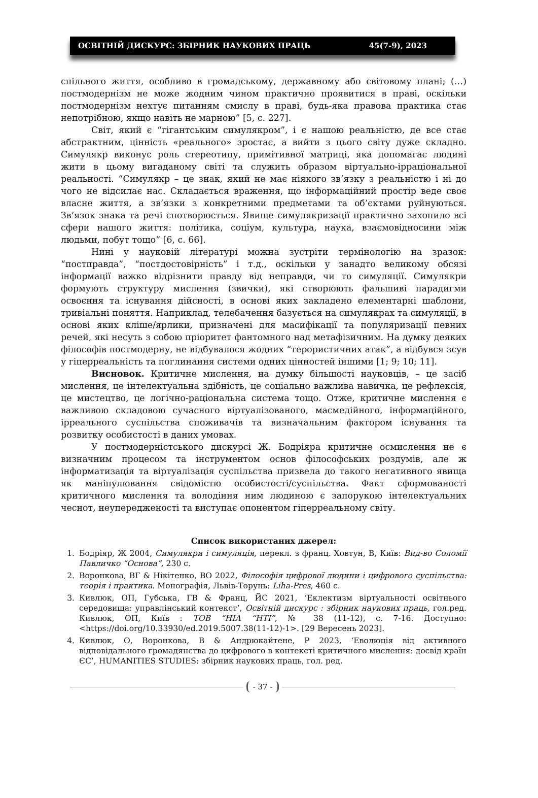ОСВІТНІЙ ДИСКУРС: ЗБІРНИК НАУКОВИХ ПРАЦЬ 45(7-9), 2023
спільного життя, особливо в громадському, державному або світовому плані; (…) постмодернізм не може жодним чином практично проявитися в праві, оскільки постмодернізм нехтує питанням смислу в праві, будь-яка правова практика стає непотрібною, якщо навіть не марною” [5, с. 227].
Світ, який є “гігантським симулякром”, і є нашою реальністю, де все стає абстрактним, цінність «реального» зростає, а вийти з цього світу дуже складно. Симулякр виконує роль стереотипу, примітивної матриці, яка допомагає людині жити в цьому вигаданому світі та служить образом віртуально-ірраціональної реальності. “Симулякр – це знак, який не має ніякого зв’язку з реальністю і ні до чого не відсилає нас. Складається враження, що інформаційний простір веде своє власне життя, а зв’язки з конкретними предметами та об’єктами руйнуються. Зв’язок знака та речі спотворюється. Явище симулякризації практично захопило всі сфери нашого життя: політика, соціум, культура, наука, взаємовідносини між людьми, побут тощо” [6, с. 66].
Нині у науковій літературі можна зустріти термінологію на зразок: “постправда”, “постдостовірність” і т.д., оскільки у занадто великому обсязі інформації важко відрізнити правду від неправди, чи то симуляції. Симулякри формують структуру мислення (звички), які створюють фальшиві парадигми освоєння та існування дійсності, в основі яких закладено елементарні шаблони, тривіальні поняття. Наприклад, телебачення базується на симулякрах та симуляції, в основі яких кліше/ярлики, призначені для масифікації та популяризації певних речей, які несуть з собою пріоритет фантомного над метафізичним. На думку деяких філософів постмодерну, не відбувалося жодних “терористичних атак”, а відбувся зсув у гіперреальність та поглинання системи одних цінностей іншими [1; 9; 10; 11].
Висновок. Критичне мислення, на думку більшості науковців, – це засіб мислення, це інтелектуальна здібність, це соціально важлива навичка, це рефлексія, це мистецтво, це логічно-раціональна система тощо. Отже, критичне мислення є важливою складовою сучасного віртуалізованого, масмедійного, інформаційного, ірреального суспільства споживачів та визначальним фактором існування та розвитку особистості в даних умовах.
У постмодерністського дискурсі Ж. Бодріяра критичне осмислення не є визначним процесом та інструментом основ філософських роздумів, але ж інформатизація та віртуалізація суспільства призвела до такого негативного явища як маніпулювання свідомістю особистості/суспільства. Факт сформованості критичного мислення та володіння ним людиною є запорукою інтелектуальних чеснот, неупередженості та виступає опонентом гіперреальному світу.
Список використаних джерел:
1. Бодріяр, Ж 2004, Симулякри і симуляція, перекл. з франц. Ховтун, В, Київ: Вид-во Соломії Павличко “Основа”, 230 с.
2. Воронкова, ВГ & Нікітенко, ВО 2022, Філософія цифрової людини і цифрового суспільства: теорія і практика. Монографія, Львів-Торунь: Liha-Pres, 460 с.
3. Кивлюк, ОП, Губська, ГВ & Франц, ЙС 2021, ‘Еклектизм віртуальності освітнього середовища: управлінський контекст’, Освітній дискурс : збірник наукових праць, гол.ред. Кивлюк, ОП, Київ : ТОВ “НІА “НТІ”, № 38 (11-12), с. 7-16. Доступно: <https://doi.org/10.33930/ed.2019.5007.38(11-12)-1>. [29 Вересень 2023].
4. Кивлюк, О, Воронкова, В & Андрюкайтене, Р 2023, ‘Еволюція від активного відповідального громадянства до цифрового в контексті критичного мислення: досвід країн ЄС’, HUMANITIES STUDIES: збірник наукових праць, гол. ред.
- 37 -